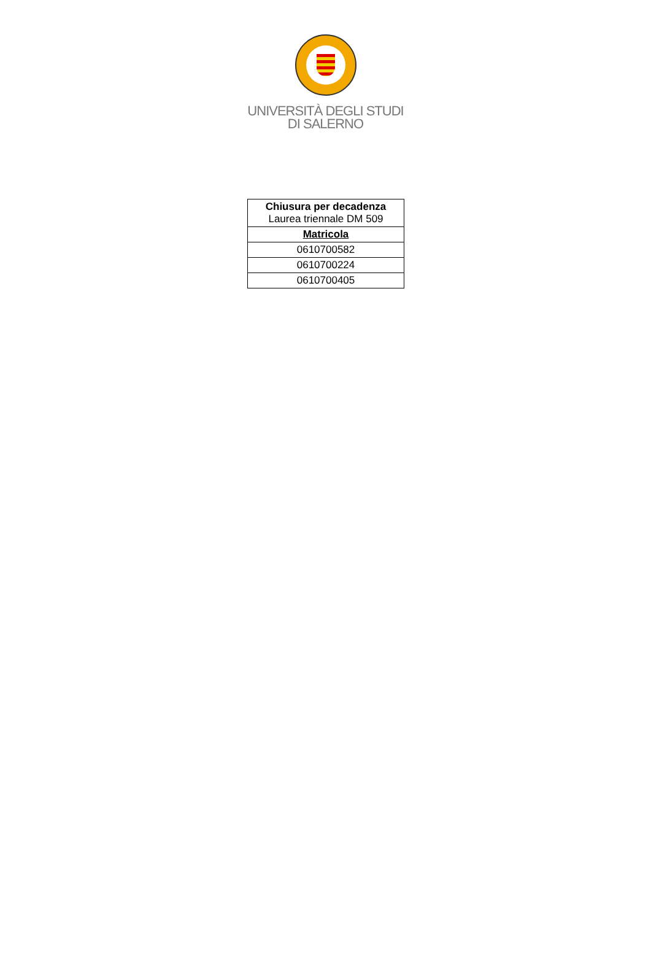UNIVERSITÀ DEGLI STUDI
DI SALERNO
| Chiusura per decadenza Laurea triennale DM 509 |
| --- |
| Matricola |
| 0610700582 |
| 0610700224 |
| 0610700405 |